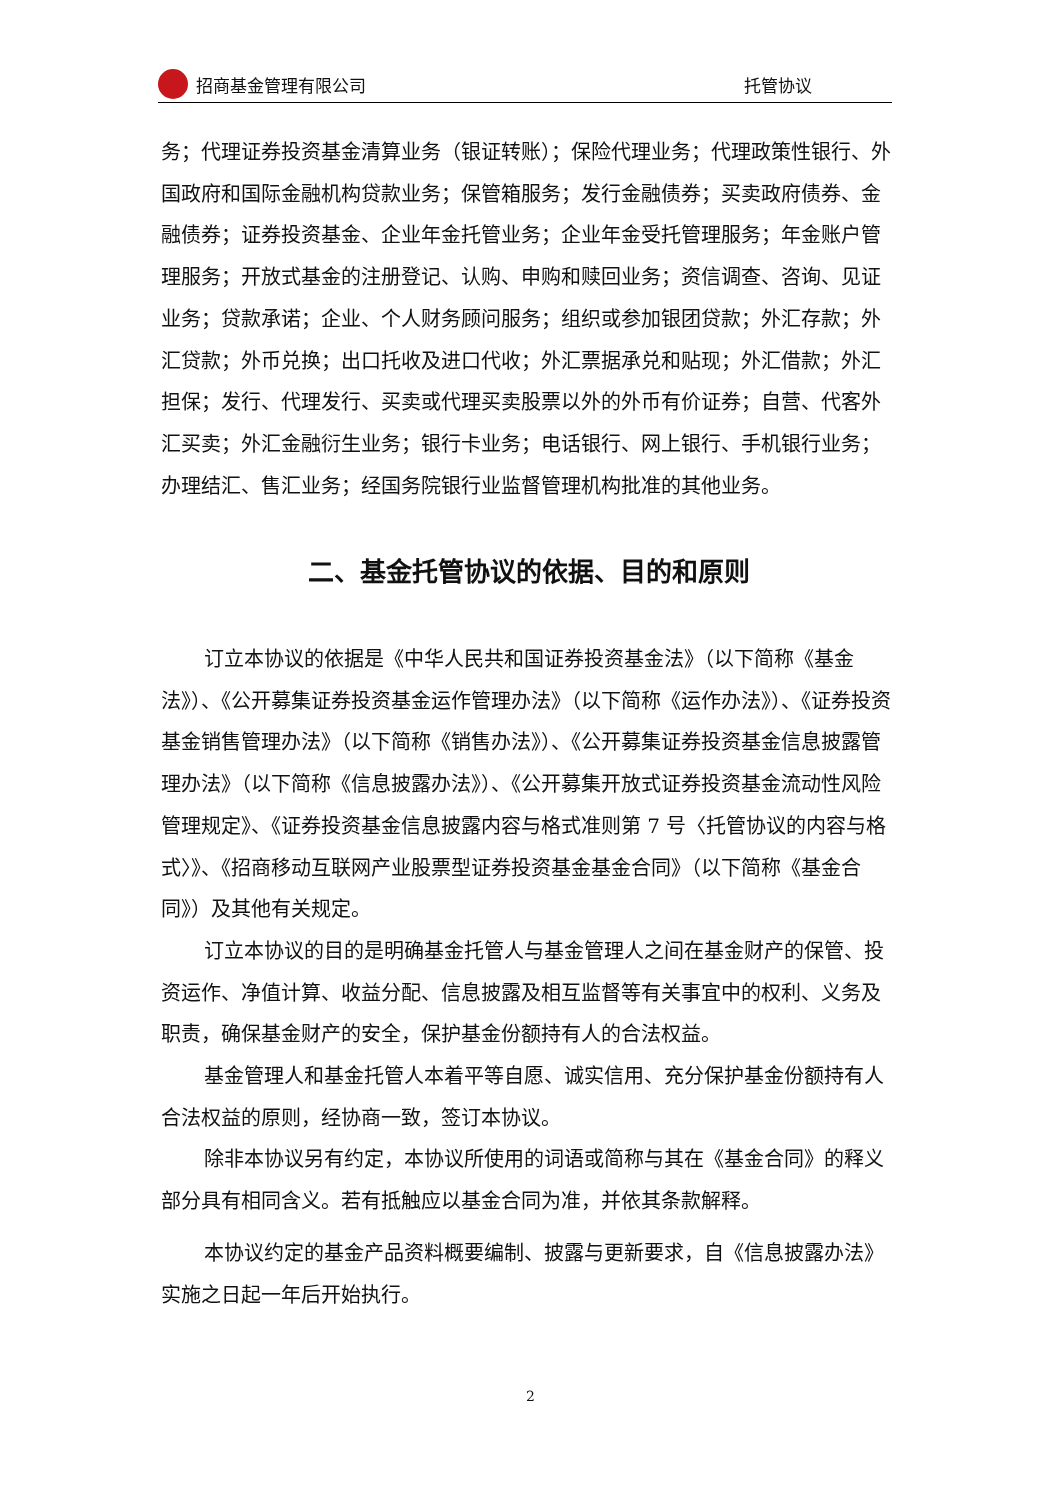招商基金管理有限公司 托管协议
务；代理证券投资基金清算业务（银证转账）；保险代理业务；代理政策性银行、外国政府和国际金融机构贷款业务；保管箱服务；发行金融债券；买卖政府债券、金融债券；证券投资基金、企业年金托管业务；企业年金受托管理服务；年金账户管理服务；开放式基金的注册登记、认购、申购和赎回业务；资信调查、咨询、见证业务；贷款承诺；企业、个人财务顾问服务；组织或参加银团贷款；外汇存款；外汇贷款；外币兑换；出口托收及进口代收；外汇票据承兑和贴现；外汇借款；外汇担保；发行、代理发行、买卖或代理买卖股票以外的外币有价证券；自营、代客外汇买卖；外汇金融衍生业务；银行卡业务；电话银行、网上银行、手机银行业务；办理结汇、售汇业务；经国务院银行业监督管理机构批准的其他业务。
二、基金托管协议的依据、目的和原则
订立本协议的依据是《中华人民共和国证券投资基金法》（以下简称《基金法》）、《公开募集证券投资基金运作管理办法》（以下简称《运作办法》）、《证券投资基金销售管理办法》（以下简称《销售办法》）、《公开募集证券投资基金信息披露管理办法》（以下简称《信息披露办法》）、《公开募集开放式证券投资基金流动性风险管理规定》、《证券投资基金信息披露内容与格式准则第 7 号〈托管协议的内容与格式〉》、《招商移动互联网产业股票型证券投资基金基金合同》（以下简称《基金合同》）及其他有关规定。
订立本协议的目的是明确基金托管人与基金管理人之间在基金财产的保管、投资运作、净值计算、收益分配、信息披露及相互监督等有关事宜中的权利、义务及职责，确保基金财产的安全，保护基金份额持有人的合法权益。
基金管理人和基金托管人本着平等自愿、诚实信用、充分保护基金份额持有人合法权益的原则，经协商一致，签订本协议。
除非本协议另有约定，本协议所使用的词语或简称与其在《基金合同》的释义部分具有相同含义。若有抵触应以基金合同为准，并依其条款解释。
本协议约定的基金产品资料概要编制、披露与更新要求，自《信息披露办法》实施之日起一年后开始执行。
2